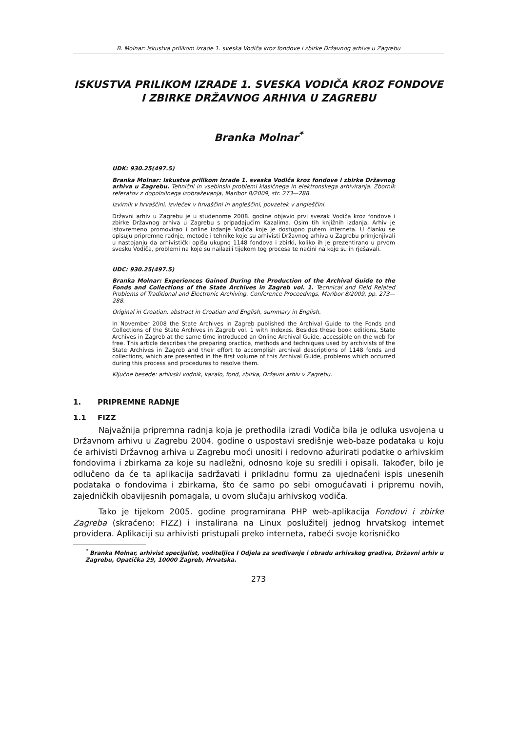B. Molnar: Iskustva prilikom izrade 1. sveska Vodiča kroz fondove i zbirke Državnog arhiva u Zagrebu
ISKUSTVA PRILIKOM IZRADE 1. SVESKA VODIČA KROZ FONDOVE I ZBIRKE DRŽAVNOG ARHIVA U ZAGREBU
Branka Molnar<sup>*</sup>
UDK: 930.25(497.5)
Branka Molnar: Iskustva prilikom izrade 1. sveska Vodiča kroz fondove i zbirke Državnog arhiva u Zagrebu. Tehnični in vsebinski problemi klasičnega in elektronskega arhiviranja. Zbornik referatov z dopolnilnega izobraževanja, Maribor 8/2009, str. 273—288.
Izvirnik v hrvaščini, izvleček v hrvaščini in angleščini, povzetek v angleščini.
Državni arhiv u Zagrebu je u studenome 2008. godine objavio prvi svezak Vodiča kroz fondove i zbirke Državnog arhiva u Zagrebu s pripadajućim Kazalima. Osim tih knjižnih izdanja, Arhiv je istovremeno promovirao i online izdanje Vodiča koje je dostupno putem interneta. U članku se opisuju pripremne radnje, metode i tehnike koje su arhivisti Državnog arhiva u Zagrebu primjenjivali u nastojanju da arhivistički opišu ukupno 1148 fondova i zbirki, koliko ih je prezentirano u prvom svesku Vodiča, problemi na koje su nailazili tijekom tog procesa te načini na koje su ih rješavali.
UDC: 930.25(497.5)
Branka Molnar: Experiences Gained During the Production of the Archival Guide to the Fonds and Collections of the State Archives in Zagreb vol. 1. Technical and Field Related Problems of Traditional and Electronic Archiving. Conference Proceedings, Maribor 8/2009, pp. 273—288.
Original in Croatian, abstract in Croatian and English, summary in English.
In November 2008 the State Archives in Zagreb published the Archival Guide to the Fonds and Collections of the State Archives in Zagreb vol. 1 with Indexes. Besides these book editions, State Archives in Zagreb at the same time introduced an Online Archival Guide, accessible on the web for free. This article describes the preparing practice, methods and techniques used by archivists of the State Archives in Zagreb and their effort to accomplish archival descriptions of 1148 fonds and collections, which are presented in the first volume of this Archival Guide, problems which occurred during this process and procedures to resolve them.
Ključne besede: arhivski vodnik, kazalo, fond, zbirka, Državni arhiv v Zagrebu.
1. PRIPREMNE RADNJE
1.1 FIZZ
Najvažnija pripremna radnja koja je prethodila izradi Vodiča bila je odluka usvojena u Državnom arhivu u Zagrebu 2004. godine o uspostavi središnje web-baze podataka u koju će arhivisti Državnog arhiva u Zagrebu moći unositi i redovno ažurirati podatke o arhivskim fondovima i zbirkama za koje su nadležni, odnosno koje su sredili i opisali. Također, bilo je odlučeno da će ta aplikacija sadržavati i prikladnu formu za ujednačeni ispis unesenih podataka o fondovima i zbirkama, što će samo po sebi omogućavati i pripremu novih, zajedničkih obavijesnih pomagala, u ovom slučaju arhivskog vodiča.
Tako je tijekom 2005. godine programirana PHP web-aplikacija Fondovi i zbirke Zagreba (skraćeno: FIZZ) i instalirana na Linux poslužitelj jednog hrvatskog internet providera. Aplikaciji su arhivisti pristupali preko interneta, rabeći svoje korisničko
<sup>*</sup> Branka Molnar, arhivist specijalist, voditeljica I Odjela za sređivanje i obradu arhivskog gradiva, Državni arhiv u Zagrebu, Opatička 29, 10000 Zagreb, Hrvatska.
273